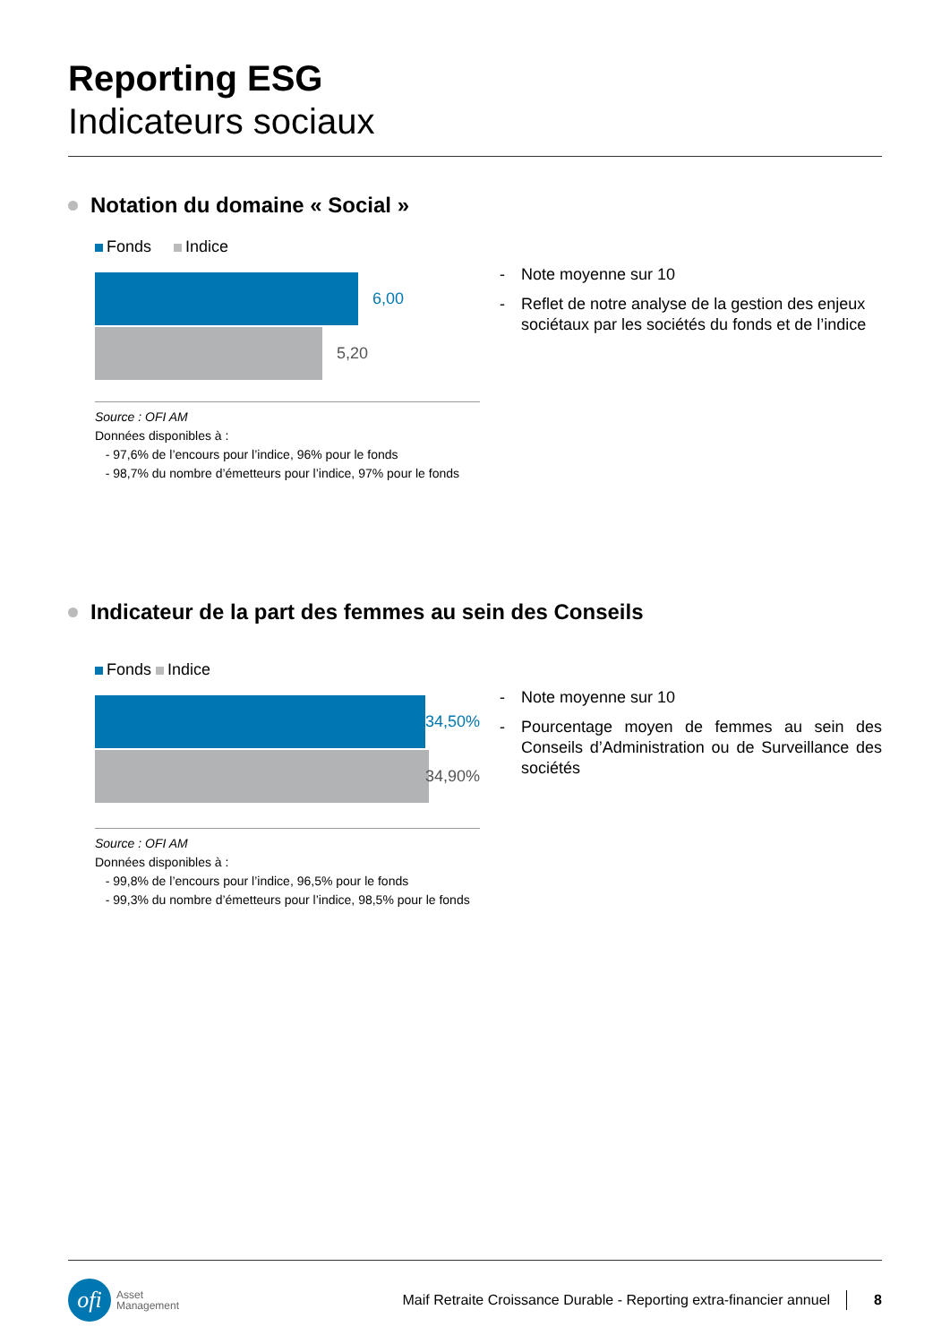Reporting ESG
Indicateurs sociaux
Notation du domaine « Social »
Fonds Indice
6,00
5,20
Source : OFI AM
Données disponibles à :
- 97,6% de l’encours pour l’indice, 96% pour le fonds
- 98,7% du nombre d’émetteurs pour l’indice, 97% pour le fonds
- Note moyenne sur 10
- Reflet de notre analyse de la gestion des enjeux sociétaux par les sociétés du fonds et de l’indice
Indicateur de la part des femmes au sein des Conseils
Fonds Indice
34,50%
34,90%
Source : OFI AM
Données disponibles à :
- 99,8% de l’encours pour l’indice, 96,5% pour le fonds
- 99,3% du nombre d’émetteurs pour l’indice, 98,5% pour le fonds
- Note moyenne sur 10
- Pourcentage moyen de femmes au sein des Conseils d’Administration ou de Surveillance des sociétés
ofi
Asset
Management
Maif Retraite Croissance Durable - Reporting extra-financier annuel
8